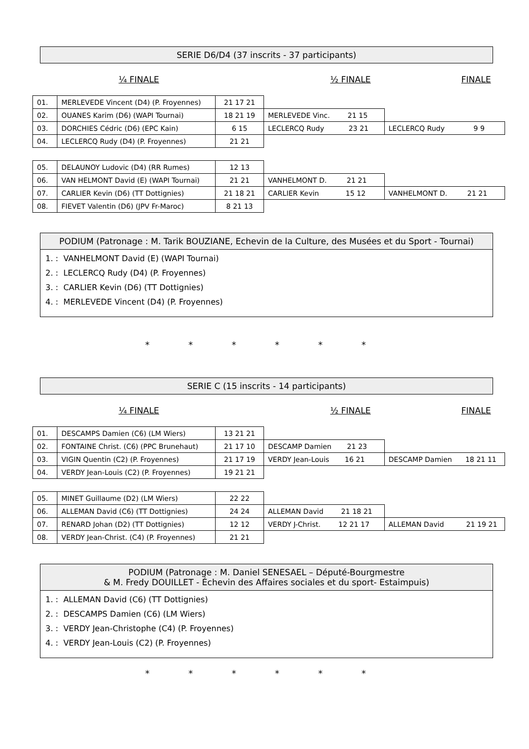SERIE D6/D4 (37 inscrits - 37 participants)
¼ FINALE ½ FINALE FINALE
| 01. | MERLEVEDE Vincent (D4) (P. Froyennes) | 21 17 21 | | |
| 02. | OUANES Karim (D6) (WAPI Tournai) | 18 21 19 | MERLEVEDE Vinc. 21 15 | |
| 03. | DORCHIES Cédric (D6) (EPC Kain) | 6 15 | LECLERCQ Rudy 23 21 | LECLERCQ Rudy 9 9 |
| 04. | LECLERCQ Rudy (D4) (P. Froyennes) | 21 21 | | |
| 05. | DELAUNOY Ludovic (D4) (RR Rumes) | 12 13 | | |
| 06. | VAN HELMONT David (E) (WAPI Tournai) | 21 21 | VANHELMONT D. 21 21 | |
| 07. | CARLIER Kevin (D6) (TT Dottignies) | 21 18 21 | CARLIER Kevin 15 12 | VANHELMONT D. 21 21 |
| 08. | FIEVET Valentin (D6) (JPV Fr-Maroc) | 8 21 13 | | |
PODIUM (Patronage : M. Tarik BOUZIANE, Echevin de la Culture, des Musées et du Sport - Tournai)
1. : VANHELMONT David (E) (WAPI Tournai)
2. : LECLERCQ Rudy (D4) (P. Froyennes)
3. : CARLIER Kevin (D6) (TT Dottignies)
4. : MERLEVEDE Vincent (D4) (P. Froyennes)
* * * * * *
SERIE C (15 inscrits - 14 participants)
¼ FINALE ½ FINALE FINALE
| 01. | DESCAMPS Damien (C6) (LM Wiers) | 13 21 21 | | |
| 02. | FONTAINE Christ. (C6) (PPC Brunehaut) | 21 17 10 | DESCAMP Damien 21 23 | |
| 03. | VIGIN Quentin (C2) (P. Froyennes) | 21 17 19 | VERDY Jean-Louis 16 21 | DESCAMP Damien 18 21 11 |
| 04. | VERDY Jean-Louis (C2) (P. Froyennes) | 19 21 21 | | |
| 05. | MINET Guillaume (D2) (LM Wiers) | 22 22 | | |
| 06. | ALLEMAN David (C6) (TT Dottignies) | 24 24 | ALLEMAN David 21 18 21 | |
| 07. | RENARD Johan (D2) (TT Dottignies) | 12 12 | VERDY J-Christ. 12 21 17 | ALLEMAN David 21 19 21 |
| 08. | VERDY Jean-Christ. (C4) (P. Froyennes) | 21 21 | | |
PODIUM (Patronage : M. Daniel SENESAEL – Député-Bourgmestre
& M. Fredy DOUILLET - Échevin des Affaires sociales et du sport- Estaimpuis)
1. : ALLEMAN David (C6) (TT Dottignies)
2. : DESCAMPS Damien (C6) (LM Wiers)
3. : VERDY Jean-Christophe (C4) (P. Froyennes)
4. : VERDY Jean-Louis (C2) (P. Froyennes)
* * * * * *